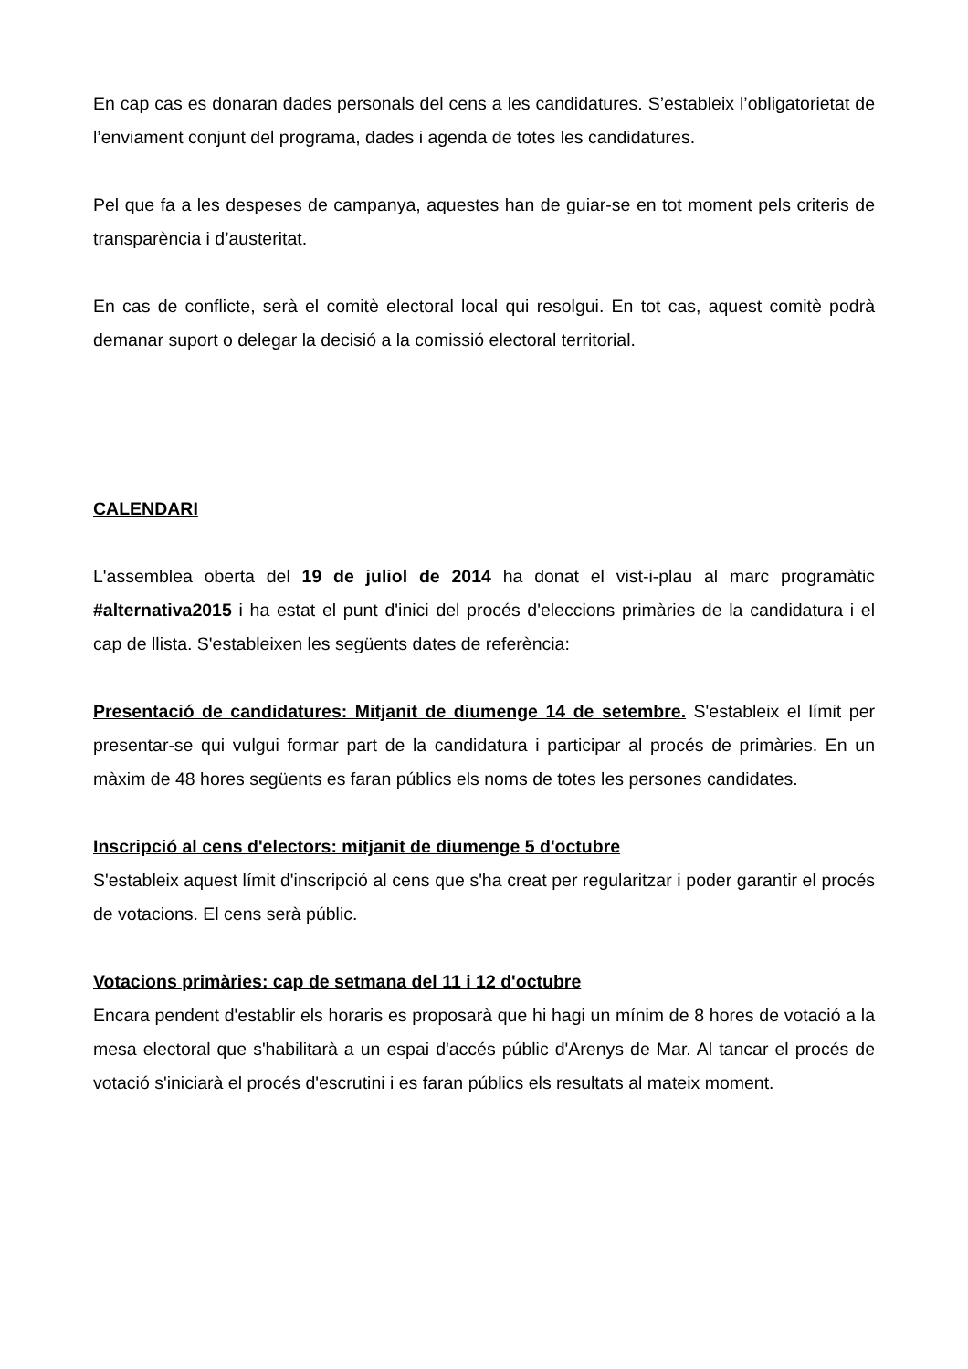En cap cas es donaran dades personals del cens a les candidatures. S’estableix l’obligatorietat de l’enviament conjunt del programa, dades i agenda de totes les candidatures.
Pel que fa a les despeses de campanya, aquestes han de guiar-se en tot moment pels criteris de transparència i d’austeritat.
En cas de conflicte, serà el comitè electoral local qui resolgui. En tot cas, aquest comitè podrà demanar suport o delegar la decisió a la comissió electoral territorial.
CALENDARI
L'assemblea oberta del 19 de juliol de 2014 ha donat el vist-i-plau al marc programàtic #alternativa2015 i ha estat el punt d'inici del procés d'eleccions primàries de la candidatura i el cap de llista. S'estableixen les següents dates de referència:
Presentació de candidatures: Mitjanit de diumenge 14 de setembre. S'estableix el límit per presentar-se qui vulgui formar part de la candidatura i participar al procés de primàries. En un màxim de 48 hores següents es faran públics els noms de totes les persones candidates.
Inscripció al cens d'electors: mitjanit de diumenge 5 d'octubre
S'estableix aquest límit d'inscripció al cens que s'ha creat per regularitzar i poder garantir el procés de votacions. El cens serà públic.
Votacions primàries: cap de setmana del 11 i 12 d'octubre
Encara pendent d'establir els horaris es proposarà que hi hagi un mínim de 8 hores de votació a la mesa electoral que s'habilitarà a un espai d'accés públic d'Arenys de Mar. Al tancar el procés de votació s'iniciarà el procés d'escrutini i es faran públics els resultats al mateix moment.